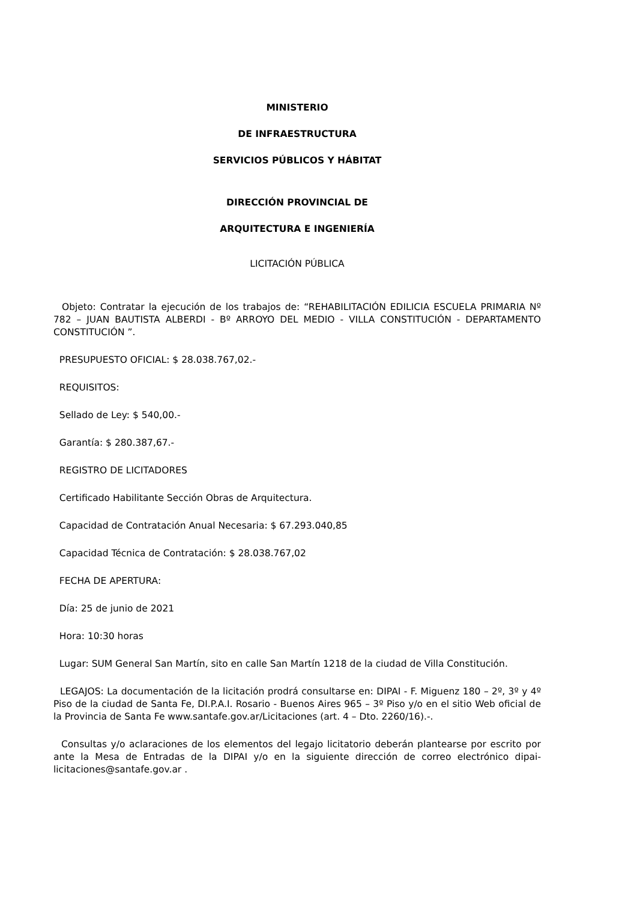MINISTERIO
DE INFRAESTRUCTURA
SERVICIOS PÚBLICOS Y HÁBITAT
DIRECCIÓN PROVINCIAL DE
ARQUITECTURA E INGENIERÍA
LICITACIÓN PÚBLICA
Objeto: Contratar la ejecución de los trabajos de: “REHABILITACIÓN EDILICIA ESCUELA PRIMARIA Nº 782 – JUAN BAUTISTA ALBERDI - Bº ARROYO DEL MEDIO - VILLA CONSTITUCIÓN - DEPARTAMENTO CONSTITUCIÓN ”.
PRESUPUESTO OFICIAL: $ 28.038.767,02.-
REQUISITOS:
Sellado de Ley: $ 540,00.-
Garantía: $ 280.387,67.-
REGISTRO DE LICITADORES
Certificado Habilitante Sección Obras de Arquitectura.
Capacidad de Contratación Anual Necesaria: $ 67.293.040,85
Capacidad Técnica de Contratación: $ 28.038.767,02
FECHA DE APERTURA:
Día: 25 de junio de 2021
Hora: 10:30 horas
Lugar: SUM General San Martín, sito en calle San Martín 1218 de la ciudad de Villa Constitución.
LEGAJOS: La documentación de la licitación prodrá consultarse en: DIPAI - F. Miguenz 180 – 2º, 3º y 4º Piso de la ciudad de Santa Fe, DI.P.A.I. Rosario - Buenos Aires 965 – 3º Piso y/o en el sitio Web oficial de la Provincia de Santa Fe www.santafe.gov.ar/Licitaciones (art. 4 – Dto. 2260/16).-.
Consultas y/o aclaraciones de los elementos del legajo licitatorio deberán plantearse por escrito por ante la Mesa de Entradas de la DIPAI y/o en la siguiente dirección de correo electrónico dipai-licitaciones@santafe.gov.ar .